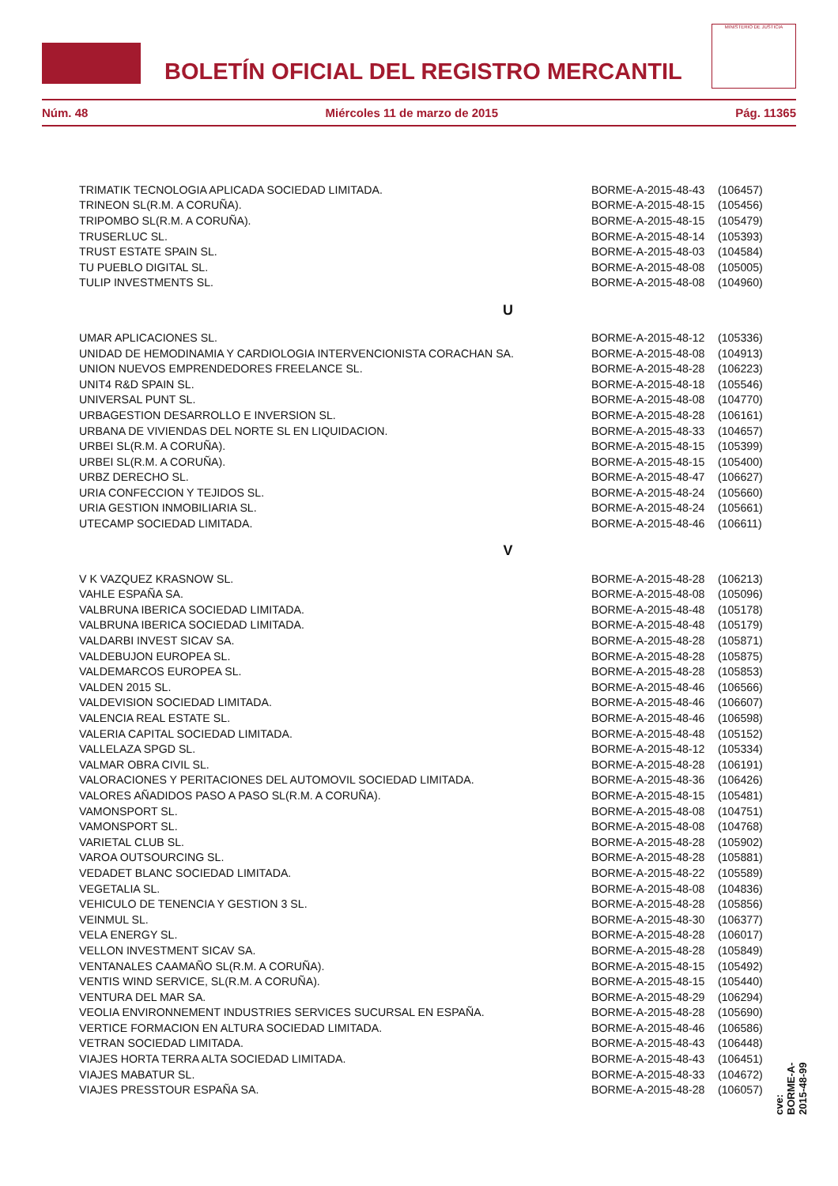BOLETÍN OFICIAL DEL REGISTRO MERCANTIL
MINISTERIO DE JUSTICIA
Núm. 48 Miércoles 11 de marzo de 2015 Pág. 11365
| TRIMATIK TECNOLOGIA APLICADA SOCIEDAD LIMITADA. | BORME-A-2015-48-43 | (106457) |
| TRINEON SL(R.M. A CORUÑA). | BORME-A-2015-48-15 | (105456) |
| TRIPOMBO SL(R.M. A CORUÑA). | BORME-A-2015-48-15 | (105479) |
| TRUSERLUC SL. | BORME-A-2015-48-14 | (105393) |
| TRUST ESTATE SPAIN SL. | BORME-A-2015-48-03 | (104584) |
| TU PUEBLO DIGITAL SL. | BORME-A-2015-48-08 | (105005) |
| TULIP INVESTMENTS SL. | BORME-A-2015-48-08 | (104960) |
| U | | |
| UMAR APLICACIONES SL. | BORME-A-2015-48-12 | (105336) |
| UNIDAD DE HEMODINAMIA Y CARDIOLOGIA INTERVENCIONISTA CORACHAN SA. | BORME-A-2015-48-08 | (104913) |
| UNION NUEVOS EMPRENDEDORES FREELANCE SL. | BORME-A-2015-48-28 | (106223) |
| UNIT4 R&D SPAIN SL. | BORME-A-2015-48-18 | (105546) |
| UNIVERSAL PUNT SL. | BORME-A-2015-48-08 | (104770) |
| URBAGESTION DESARROLLO E INVERSION SL. | BORME-A-2015-48-28 | (106161) |
| URBANA DE VIVIENDAS DEL NORTE SL EN LIQUIDACION. | BORME-A-2015-48-33 | (104657) |
| URBEI SL(R.M. A CORUÑA). | BORME-A-2015-48-15 | (105399) |
| URBEI SL(R.M. A CORUÑA). | BORME-A-2015-48-15 | (105400) |
| URBZ DERECHO SL. | BORME-A-2015-48-47 | (106627) |
| URIA CONFECCION Y TEJIDOS SL. | BORME-A-2015-48-24 | (105660) |
| URIA GESTION INMOBILIARIA SL. | BORME-A-2015-48-24 | (105661) |
| UTECAMP SOCIEDAD LIMITADA. | BORME-A-2015-48-46 | (106611) |
| V | | |
| V K VAZQUEZ KRASNOW SL. | BORME-A-2015-48-28 | (106213) |
| VAHLE ESPAÑA SA. | BORME-A-2015-48-08 | (105096) |
| VALBRUNA IBERICA SOCIEDAD LIMITADA. | BORME-A-2015-48-48 | (105178) |
| VALBRUNA IBERICA SOCIEDAD LIMITADA. | BORME-A-2015-48-48 | (105179) |
| VALDARBI INVEST SICAV SA. | BORME-A-2015-48-28 | (105871) |
| VALDEBUJON EUROPEA SL. | BORME-A-2015-48-28 | (105875) |
| VALDEMARCOS EUROPEA SL. | BORME-A-2015-48-28 | (105853) |
| VALDEN 2015 SL. | BORME-A-2015-48-46 | (106566) |
| VALDEVISION SOCIEDAD LIMITADA. | BORME-A-2015-48-46 | (106607) |
| VALENCIA REAL ESTATE SL. | BORME-A-2015-48-46 | (106598) |
| VALERIA CAPITAL SOCIEDAD LIMITADA. | BORME-A-2015-48-48 | (105152) |
| VALLELAZA SPGD SL. | BORME-A-2015-48-12 | (105334) |
| VALMAR OBRA CIVIL SL. | BORME-A-2015-48-28 | (106191) |
| VALORACIONES Y PERITACIONES DEL AUTOMOVIL SOCIEDAD LIMITADA. | BORME-A-2015-48-36 | (106426) |
| VALORES AÑADIDOS PASO A PASO SL(R.M. A CORUÑA). | BORME-A-2015-48-15 | (105481) |
| VAMONSPORT SL. | BORME-A-2015-48-08 | (104751) |
| VAMONSPORT SL. | BORME-A-2015-48-08 | (104768) |
| VARIETAL CLUB SL. | BORME-A-2015-48-28 | (105902) |
| VAROA OUTSOURCING SL. | BORME-A-2015-48-28 | (105881) |
| VEDADET BLANC SOCIEDAD LIMITADA. | BORME-A-2015-48-22 | (105589) |
| VEGETALIA SL. | BORME-A-2015-48-08 | (104836) |
| VEHICULO DE TENENCIA Y GESTION 3 SL. | BORME-A-2015-48-28 | (105856) |
| VEINMUL SL. | BORME-A-2015-48-30 | (106377) |
| VELA ENERGY SL. | BORME-A-2015-48-28 | (106017) |
| VELLON INVESTMENT SICAV SA. | BORME-A-2015-48-28 | (105849) |
| VENTANALES CAAMAÑO SL(R.M. A CORUÑA). | BORME-A-2015-48-15 | (105492) |
| VENTIS WIND SERVICE, SL(R.M. A CORUÑA). | BORME-A-2015-48-15 | (105440) |
| VENTURA DEL MAR SA. | BORME-A-2015-48-29 | (106294) |
| VEOLIA ENVIRONNEMENT INDUSTRIES SERVICES SUCURSAL EN ESPAÑA. | BORME-A-2015-48-28 | (105690) |
| VERTICE FORMACION EN ALTURA SOCIEDAD LIMITADA. | BORME-A-2015-48-46 | (106586) |
| VETRAN SOCIEDAD LIMITADA. | BORME-A-2015-48-43 | (106448) |
| VIAJES HORTA TERRA ALTA SOCIEDAD LIMITADA. | BORME-A-2015-48-43 | (106451) |
| VIAJES MABATUR SL. | BORME-A-2015-48-33 | (104672) |
| VIAJES PRESSTOUR ESPAÑA SA. | BORME-A-2015-48-28 | (106057) |
cve: BORME-A-2015-48-99